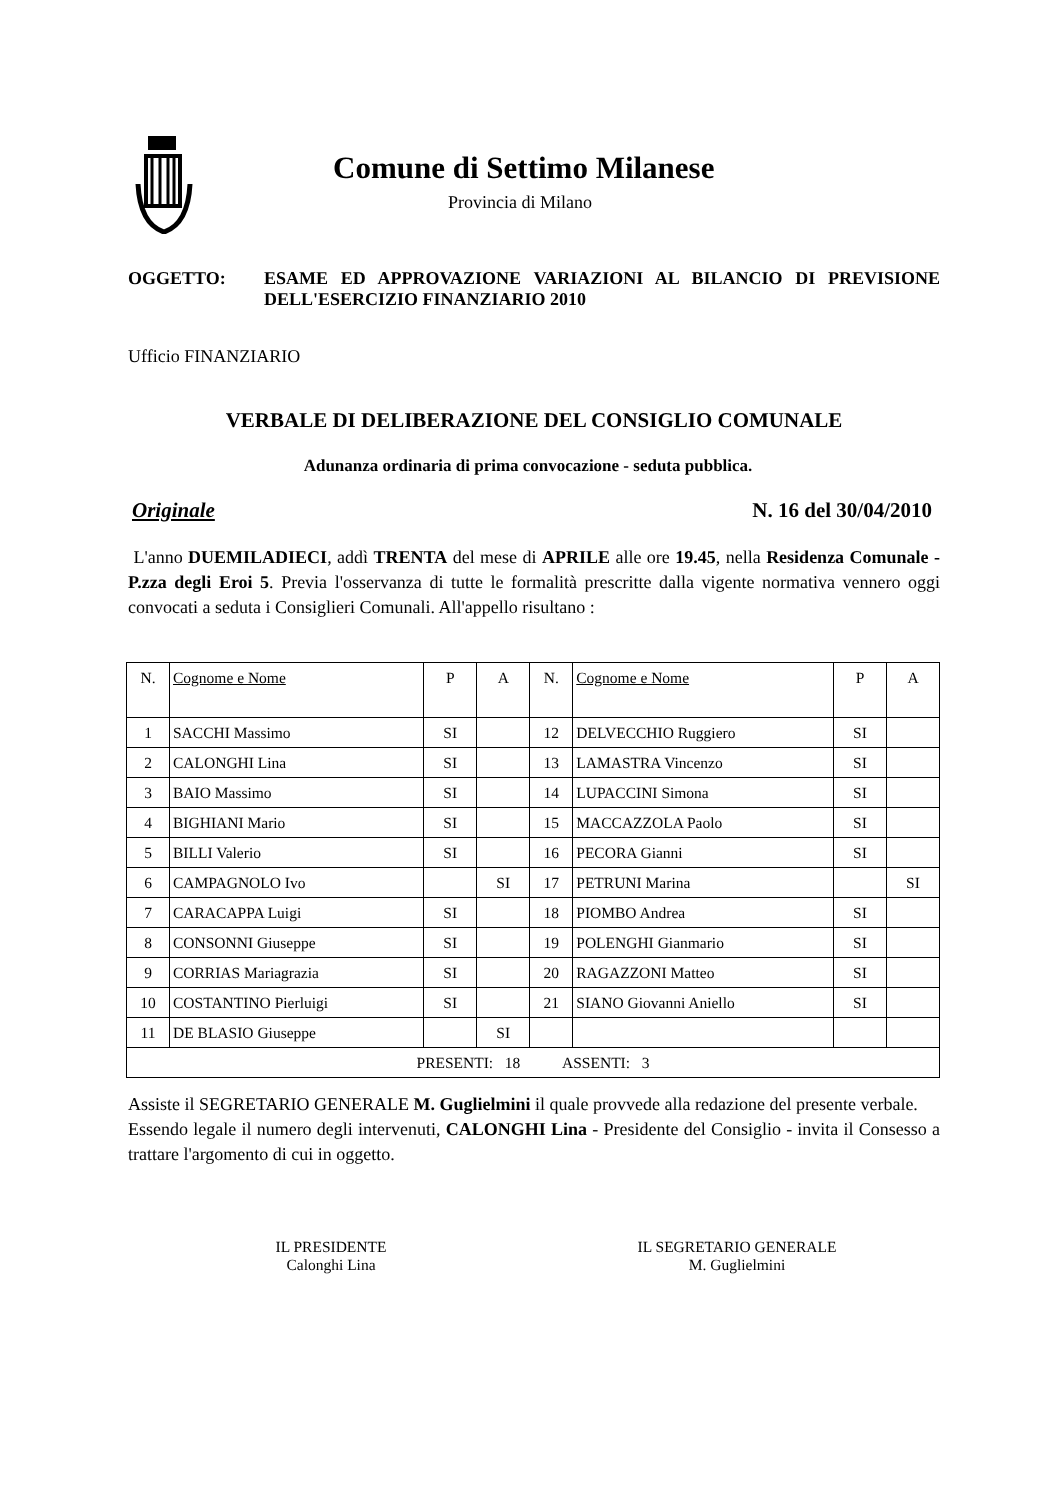Comune di Settimo Milanese
Provincia di Milano
OGGETTO: ESAME ED APPROVAZIONE VARIAZIONI AL BILANCIO DI PREVISIONE DELL'ESERCIZIO FINANZIARIO 2010
Ufficio FINANZIARIO
VERBALE DI DELIBERAZIONE DEL CONSIGLIO COMUNALE
Adunanza ordinaria di prima convocazione - seduta pubblica.
Originale N. 16 del 30/04/2010
L'anno DUEMILADIECI, addì TRENTA del mese di APRILE alle ore 19.45, nella Residenza Comunale - P.zza degli Eroi 5. Previa l'osservanza di tutte le formalità prescritte dalla vigente normativa vennero oggi convocati a seduta i Consiglieri Comunali. All'appello risultano :
| N. | Cognome e Nome | P | A | N. | Cognome e Nome | P | A |
| 1 | SACCHI Massimo | SI | | 12 | DELVECCHIO Ruggiero | SI | |
| 2 | CALONGHI Lina | SI | | 13 | LAMASTRA Vincenzo | SI | |
| 3 | BAIO Massimo | SI | | 14 | LUPACCINI Simona | SI | |
| 4 | BIGHIANI Mario | SI | | 15 | MACCAZZOLA Paolo | SI | |
| 5 | BILLI Valerio | SI | | 16 | PECORA Gianni | SI | |
| 6 | CAMPAGNOLO Ivo | | SI | 17 | PETRUNI Marina | | SI |
| 7 | CARACAPPA Luigi | SI | | 18 | PIOMBO Andrea | SI | |
| 8 | CONSONNI Giuseppe | SI | | 19 | POLENGHI Gianmario | SI | |
| 9 | CORRIAS Mariagrazia | SI | | 20 | RAGAZZONI Matteo | SI | |
| 10 | COSTANTINO Pierluigi | SI | | 21 | SIANO Giovanni Aniello | SI | |
| 11 | DE BLASIO Giuseppe | | SI | | | | |
| PRESENTI: 18 ASSENTI: 3 | | | | | | | |
Assiste il SEGRETARIO GENERALE M. Guglielmini il quale provvede alla redazione del presente verbale.
Essendo legale il numero degli intervenuti, CALONGHI Lina - Presidente del Consiglio - invita il Consesso a trattare l'argomento di cui in oggetto.
IL PRESIDENTE
Calonghi Lina
IL SEGRETARIO GENERALE
M. Guglielmini